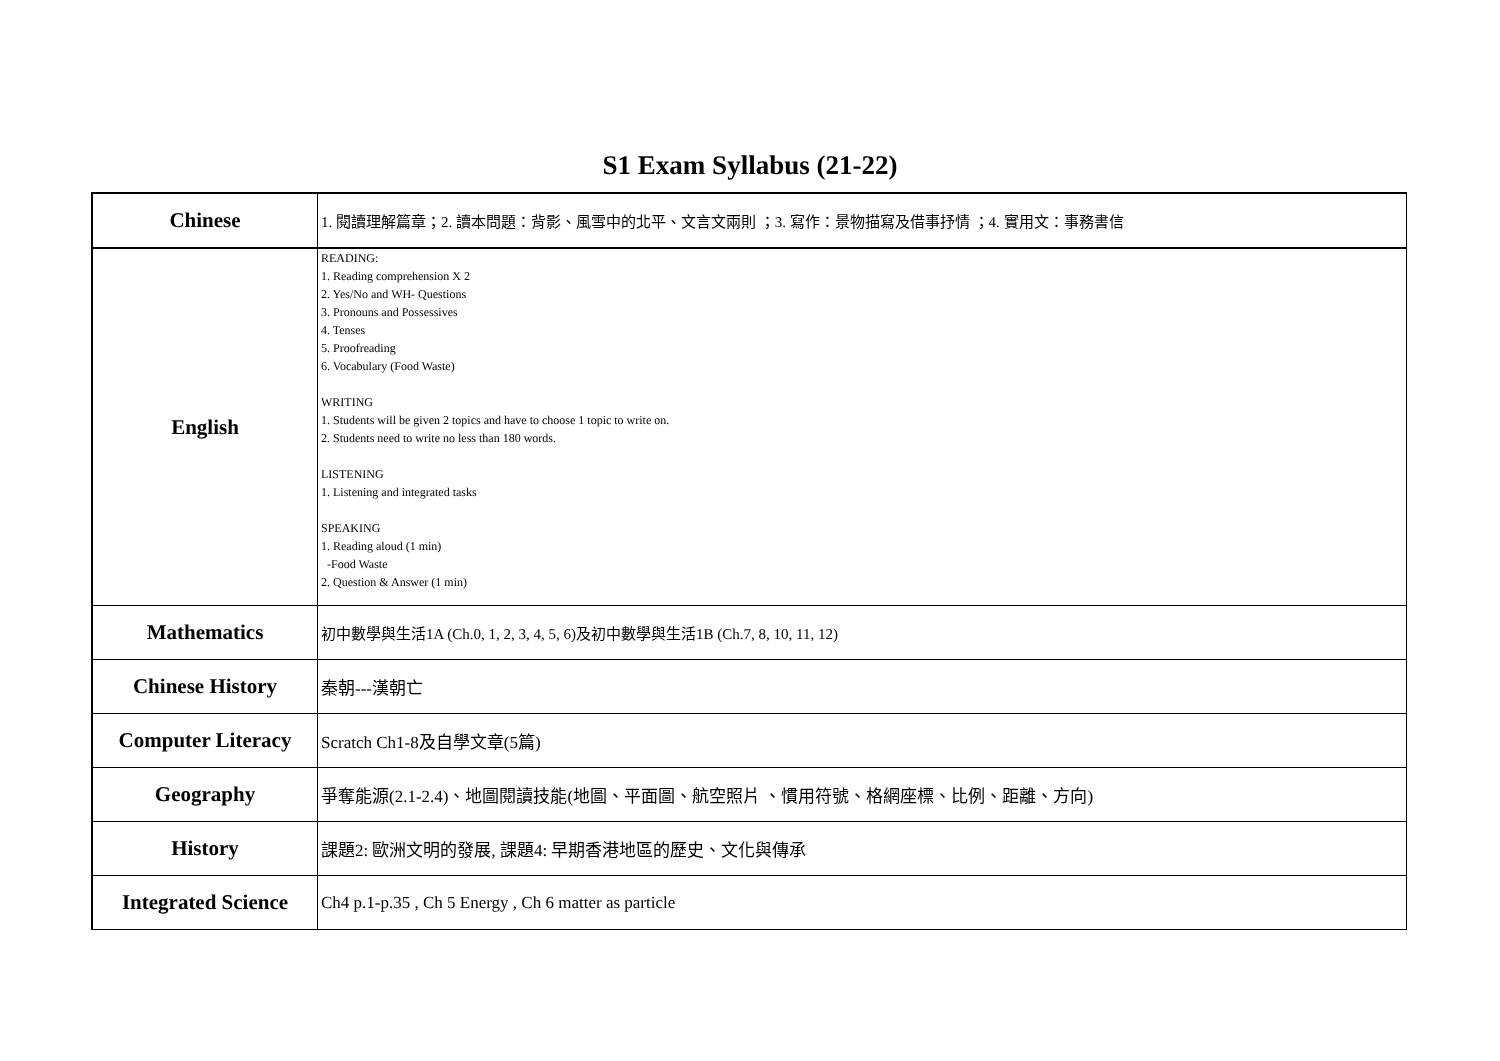S1 Exam Syllabus (21-22)
| Chinese | 1. 閱讀理解篇章；2. 讀本問題：背影、風雪中的北平、文言文兩則 ；3. 寫作：景物描寫及借事抒情 ；4. 實用文：事務書信 |
| English | READING: 1. Reading comprehension X 2 2. Yes/No and WH- Questions 3. Pronouns and Possessives 4. Tenses 5. Proofreading 6. Vocabulary (Food Waste) WRITING 1. Students will be given 2 topics and have to choose 1 topic to write on. 2. Students need to write no less than 180 words. LISTENING 1. Listening and integrated tasks SPEAKING 1. Reading aloud (1 min) -Food Waste 2. Question & Answer (1 min) |
| Mathematics | 初中數學與生活1A (Ch.0, 1, 2, 3, 4, 5, 6)及初中數學與生活1B (Ch.7, 8, 10, 11, 12) |
| Chinese History | 秦朝---漢朝亡 |
| Computer Literacy | Scratch Ch1-8及自學文章(5篇) |
| Geography | 爭奪能源(2.1-2.4)、地圖閱讀技能(地圖、平面圖、航空照片 、慣用符號、格網座標、比例、距離、方向) |
| History | 課題2: 歐洲文明的發展, 課題4: 早期香港地區的歷史、文化與傳承 |
| Integrated Science | Ch4 p.1-p.35 , Ch 5 Energy , Ch 6 matter as particle |